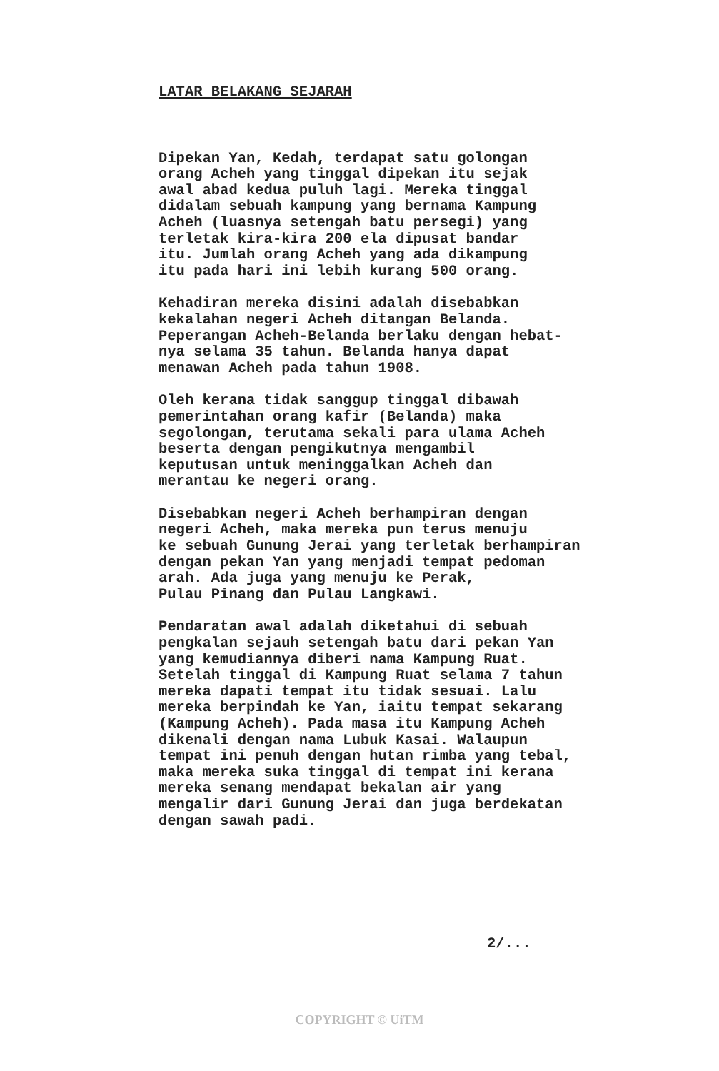LATAR BELAKANG SEJARAH
Dipekan Yan, Kedah, terdapat satu golongan orang Acheh yang tinggal dipekan itu sejak awal abad kedua puluh lagi. Mereka tinggal didalam sebuah kampung yang bernama Kampung Acheh (luasnya setengah batu persegi) yang terletak kira-kira 200 ela dipusat bandar itu. Jumlah orang Acheh yang ada dikampung itu pada hari ini lebih kurang 500 orang.
Kehadiran mereka disini adalah disebabkan kekalahan negeri Acheh ditangan Belanda. Peperangan Acheh-Belanda berlaku dengan hebat- nya selama 35 tahun. Belanda hanya dapat menawan Acheh pada tahun 1908.
Oleh kerana tidak sanggup tinggal dibawah pemerintahan orang kafir (Belanda) maka segolongan, terutama sekali para ulama Acheh beserta dengan pengikutnya mengambil keputusan untuk meninggalkan Acheh dan merantau ke negeri orang.
Disebabkan negeri Acheh berhampiran dengan negeri Acheh, maka mereka pun terus menuju ke sebuah Gunung Jerai yang terletak berhampiran dengan pekan Yan yang menjadi tempat pedoman arah. Ada juga yang menuju ke Perak, Pulau Pinang dan Pulau Langkawi.
Pendaratan awal adalah diketahui di sebuah pengkalan sejauh setengah batu dari pekan Yan yang kemudiannya diberi nama Kampung Ruat. Setelah tinggal di Kampung Ruat selama 7 tahun mereka dapati tempat itu tidak sesuai. Lalu mereka berpindah ke Yan, iaitu tempat sekarang (Kampung Acheh). Pada masa itu Kampung Acheh dikenali dengan nama Lubuk Kasai. Walaupun tempat ini penuh dengan hutan rimba yang tebal, maka mereka suka tinggal di tempat ini kerana mereka senang mendapat bekalan air yang mengalir dari Gunung Jerai dan juga berdekatan dengan sawah padi.
2/...
COPYRIGHT © UiTM